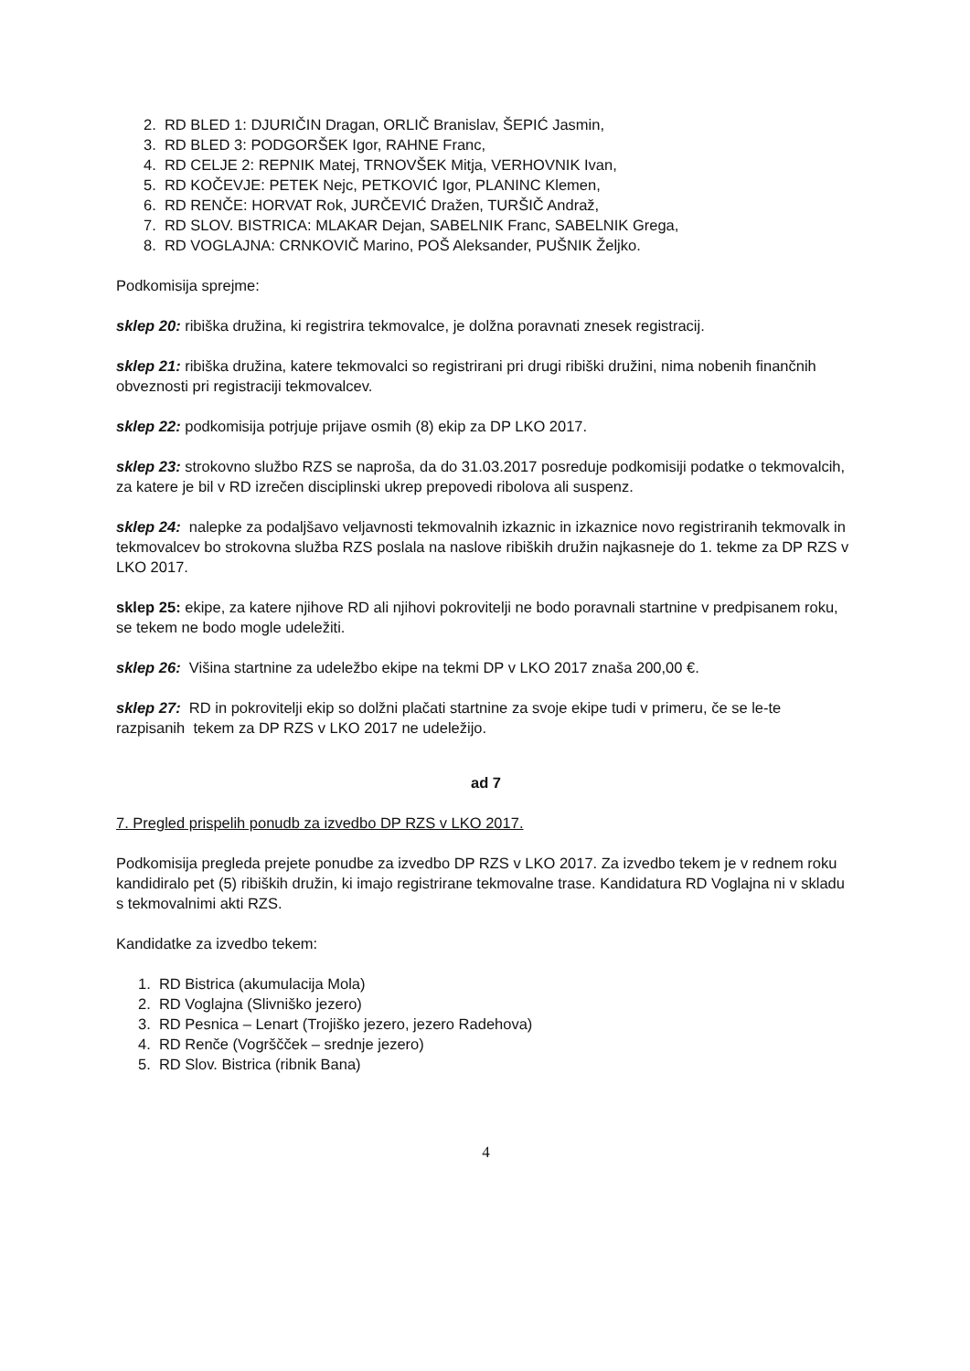2. RD BLED 1: DJURIČIN Dragan, ORLIČ Branislav, ŠEPIĆ Jasmin,
3. RD BLED 3: PODGORŠEK Igor, RAHNE Franc,
4. RD CELJE 2: REPNIK Matej, TRNOVŠEK Mitja, VERHOVNIK Ivan,
5. RD KOČEVJE: PETEK Nejc, PETKOVIĆ Igor, PLANINC Klemen,
6. RD RENČE: HORVAT Rok, JURČEVIĆ Dražen, TURŠIČ Andraž,
7. RD SLOV. BISTRICA: MLAKAR Dejan, SABELNIK Franc, SABELNIK Grega,
8. RD VOGLAJNA: CRNKOVIČ Marino, POŠ Aleksander, PUŠNIK Željko.
Podkomisija sprejme:
sklep 20: ribiška družina, ki registrira tekmovalce, je dolžna poravnati znesek registracij.
sklep 21: ribiška družina, katere tekmovalci so registrirani pri drugi ribiški družini, nima nobenih finančnih obveznosti pri registraciji tekmovalcev.
sklep 22: podkomisija potrjuje prijave osmih (8) ekip za DP LKO 2017.
sklep 23: strokovno službo RZS se naproša, da do 31.03.2017 posreduje podkomisiji podatke o tekmovalcih, za katere je bil v RD izrečen disciplinski ukrep prepovedi ribolova ali suspenz.
sklep 24: nalepke za podaljšavo veljavnosti tekmovalnih izkaznic in izkaznice novo registriranih tekmovalk in tekmovalcev bo strokovna služba RZS poslala na naslove ribiških družin najkasneje do 1. tekme za DP RZS v LKO 2017.
sklep 25: ekipe, za katere njihove RD ali njihovi pokrovitelji ne bodo poravnali startnine v predpisanem roku, se tekem ne bodo mogle udeležiti.
sklep 26: Višina startnine za udeležbo ekipe na tekmi DP v LKO 2017 znaša 200,00 €.
sklep 27: RD in pokrovitelji ekip so dolžni plačati startnine za svoje ekipe tudi v primeru, če se le-te razpisanih tekem za DP RZS v LKO 2017 ne udeležijo.
ad 7
7. Pregled prispelih ponudb za izvedbo DP RZS v LKO 2017.
Podkomisija pregleda prejete ponudbe za izvedbo DP RZS v LKO 2017. Za izvedbo tekem je v rednem roku kandidiralo pet (5) ribiških družin, ki imajo registrirane tekmovalne trase. Kandidatura RD Voglajna ni v skladu s tekmovalnimi akti RZS.
Kandidatke za izvedbo tekem:
1. RD Bistrica (akumulacija Mola)
2. RD Voglajna (Slivniško jezero)
3. RD Pesnica – Lenart (Trojiško jezero, jezero Radehova)
4. RD Renče (Vogrščček – srednje jezero)
5. RD Slov. Bistrica (ribnik Bana)
4